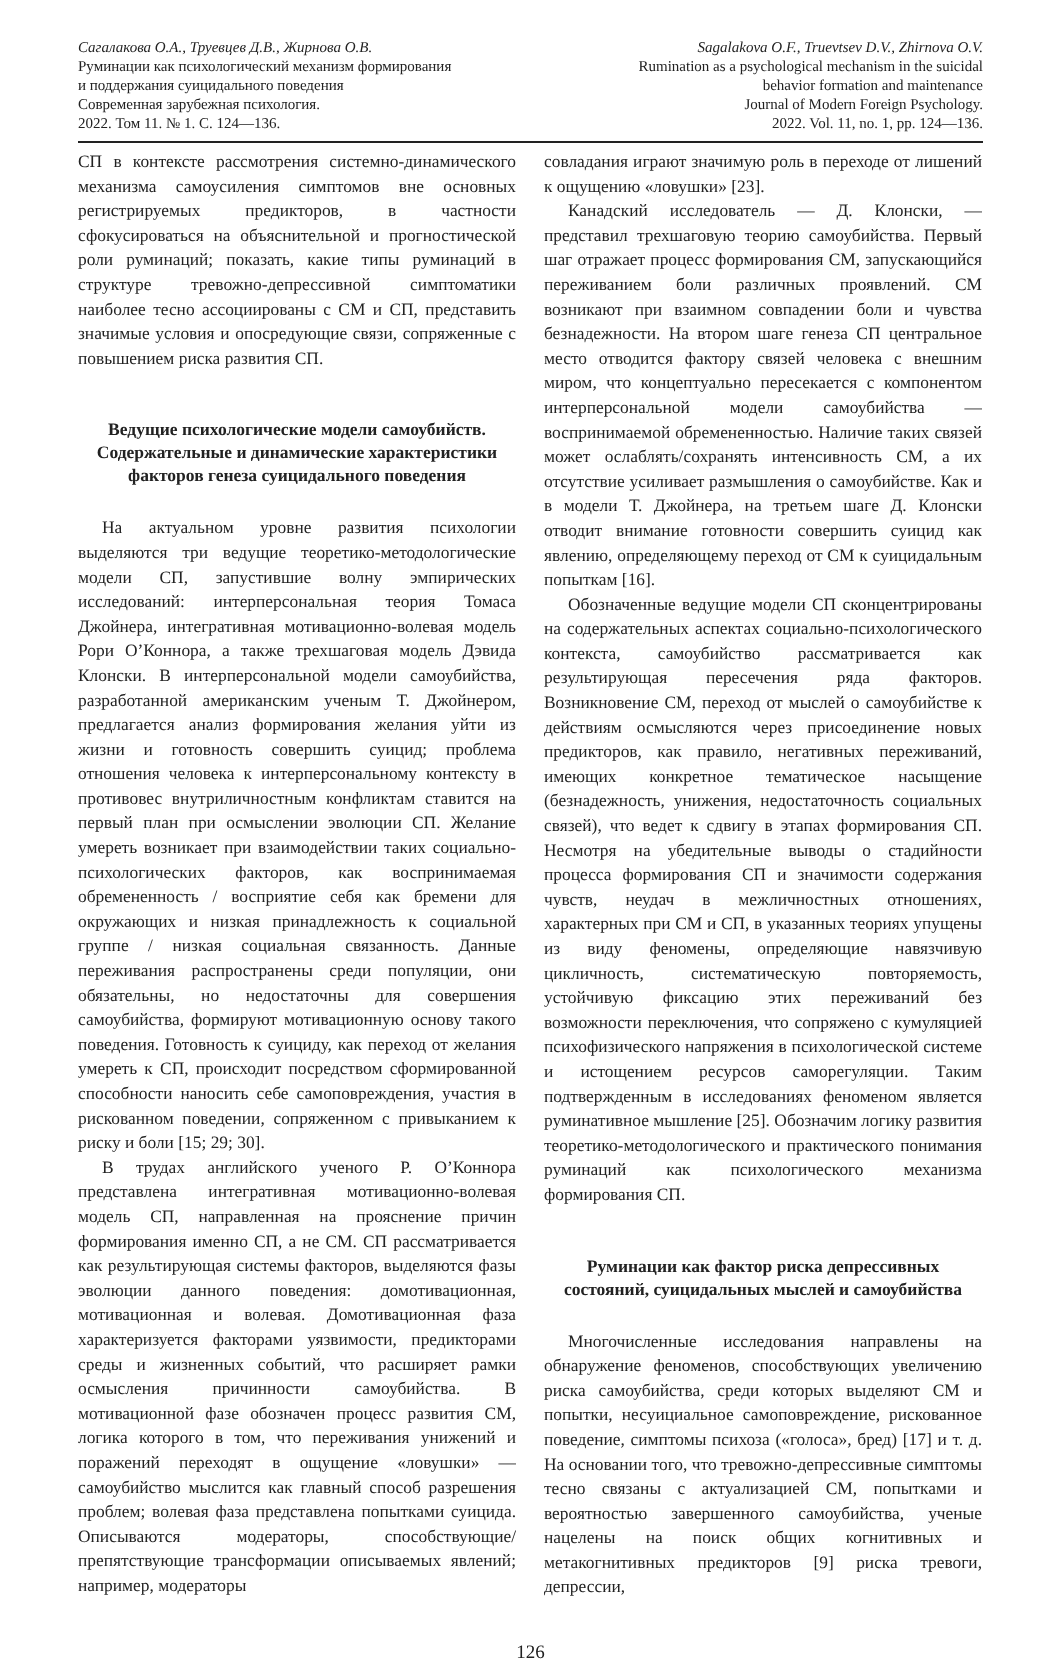Сагалакова О.А., Труевцев Д.В., Жирнова О.В.
Руминации как психологический механизм формирования
и поддержания суицидального поведения
Современная зарубежная психология.
2022. Том 11. № 1. С. 124—136.
Sagalakova O.F., Truevtsev D.V., Zhirnova O.V.
Rumination as a psychological mechanism in the suicidal
behavior formation and maintenance
Journal of Modern Foreign Psychology.
2022. Vol. 11, no. 1, pp. 124—136.
СП в контексте рассмотрения системно-динамического механизма самоусиления симптомов вне основных регистрируемых предикторов, в частности сфокусироваться на объяснительной и прогностической роли руминаций; показать, какие типы руминаций в структуре тревожно-депрессивной симптоматики наиболее тесно ассоциированы с СМ и СП, представить значимые условия и опосредующие связи, сопряженные с повышением риска развития СП.
Ведущие психологические модели самоубийств. Содержательные и динамические характеристики факторов генеза суицидального поведения
На актуальном уровне развития психологии выделяются три ведущие теоретико-методологические модели СП, запустившие волну эмпирических исследований: интерперсональная теория Томаса Джойнера, интегративная мотивационно-волевая модель Рори О’Коннора, а также трехшаговая модель Дэвида Клонски. В интерперсональной модели самоубийства, разработанной американским ученым Т. Джойнером, предлагается анализ формирования желания уйти из жизни и готовность совершить суицид; проблема отношения человека к интерперсональному контексту в противовес внутриличностным конфликтам ставится на первый план при осмыслении эволюции СП. Желание умереть возникает при взаимодействии таких социально-психологических факторов, как воспринимаемая обремененность / восприятие себя как бремени для окружающих и низкая принадлежность к социальной группе / низкая социальная связанность. Данные переживания распространены среди популяции, они обязательны, но недостаточны для совершения самоубийства, формируют мотивационную основу такого поведения. Готовность к суициду, как переход от желания умереть к СП, происходит посредством сформированной способности наносить себе самоповреждения, участия в рискованном поведении, сопряженном с привыканием к риску и боли [15; 29; 30].
В трудах английского ученого Р. О’Коннора представлена интегративная мотивационно-волевая модель СП, направленная на прояснение причин формирования именно СП, а не СМ. СП рассматривается как результирующая системы факторов, выделяются фазы эволюции данного поведения: домотивационная, мотивационная и волевая. Домотивационная фаза характеризуется факторами уязвимости, предикторами среды и жизненных событий, что расширяет рамки осмысления причинности самоубийства. В мотивационной фазе обозначен процесс развития СМ, логика которого в том, что переживания унижений и поражений переходят в ощущение «ловушки» — самоубийство мыслится как главный способ разрешения проблем; волевая фаза представлена попытками суицида. Описываются модераторы, способствующие/препятствующие трансформации описываемых явлений; например, модераторы
совладания играют значимую роль в переходе от лишений к ощущению «ловушки» [23].
Канадский исследователь — Д. Клонски, — представил трехшаговую теорию самоубийства. Первый шаг отражает процесс формирования СМ, запускающийся переживанием боли различных проявлений. СМ возникают при взаимном совпадении боли и чувства безнадежности. На втором шаге генеза СП центральное место отводится фактору связей человека с внешним миром, что концептуально пересекается с компонентом интерперсональной модели самоубийства — воспринимаемой обремененностью. Наличие таких связей может ослаблять/сохранять интенсивность СМ, а их отсутствие усиливает размышления о самоубийстве. Как и в модели Т. Джойнера, на третьем шаге Д. Клонски отводит внимание готовности совершить суицид как явлению, определяющему переход от СМ к суицидальным попыткам [16].
Обозначенные ведущие модели СП сконцентрированы на содержательных аспектах социально-психологического контекста, самоубийство рассматривается как результирующая пересечения ряда факторов. Возникновение СМ, переход от мыслей о самоубийстве к действиям осмысляются через присоединение новых предикторов, как правило, негативных переживаний, имеющих конкретное тематическое насыщение (безнадежность, унижения, недостаточность социальных связей), что ведет к сдвигу в этапах формирования СП. Несмотря на убедительные выводы о стадийности процесса формирования СП и значимости содержания чувств, неудач в межличностных отношениях, характерных при СМ и СП, в указанных теориях упущены из виду феномены, определяющие навязчивую цикличность, систематическую повторяемость, устойчивую фиксацию этих переживаний без возможности переключения, что сопряжено с кумуляцией психофизического напряжения в психологической системе и истощением ресурсов саморегуляции. Таким подтвержденным в исследованиях феноменом является руминативное мышление [25]. Обозначим логику развития теоретико-методологического и практического понимания руминаций как психологического механизма формирования СП.
Руминации как фактор риска депрессивных состояний, суицидальных мыслей и самоубийства
Многочисленные исследования направлены на обнаружение феноменов, способствующих увеличению риска самоубийства, среди которых выделяют СМ и попытки, несуициальное самоповреждение, рискованное поведение, симптомы психоза («голоса», бред) [17] и т. д. На основании того, что тревожно-депрессивные симптомы тесно связаны с актуализацией СМ, попытками и вероятностью завершенного самоубийства, ученые нацелены на поиск общих когнитивных и метакогнитивных предикторов [9] риска тревоги, депрессии,
126